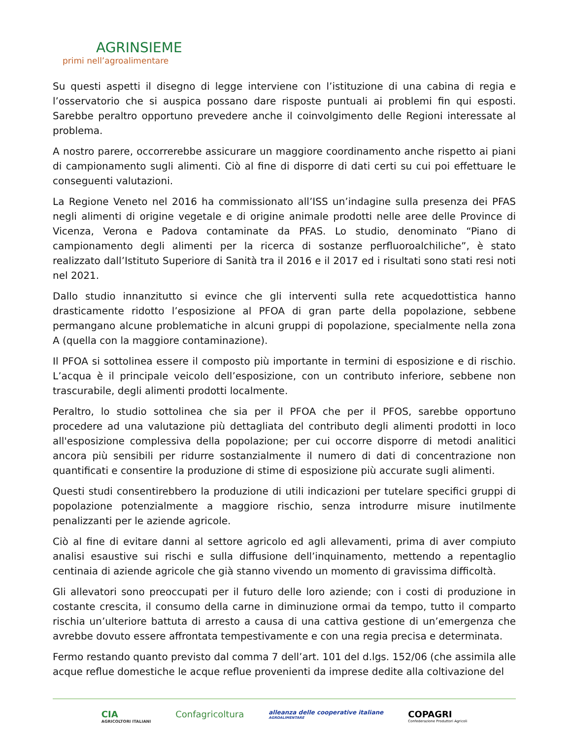AGRINSIEME
primi nell’agroalimentare
Su questi aspetti il disegno di legge interviene con l’istituzione di una cabina di regia e l’osservatorio che si auspica possano dare risposte puntuali ai problemi fin qui esposti. Sarebbe peraltro opportuno prevedere anche il coinvolgimento delle Regioni interessate al problema.
A nostro parere, occorrerebbe assicurare un maggiore coordinamento anche rispetto ai piani di campionamento sugli alimenti. Ciò al fine di disporre di dati certi su cui poi effettuare le conseguenti valutazioni.
La Regione Veneto nel 2016 ha commissionato all’ISS un’indagine sulla presenza dei PFAS negli alimenti di origine vegetale e di origine animale prodotti nelle aree delle Province di Vicenza, Verona e Padova contaminate da PFAS. Lo studio, denominato “Piano di campionamento degli alimenti per la ricerca di sostanze perfluoroalchiliche”, è stato realizzato dall’Istituto Superiore di Sanità tra il 2016 e il 2017 ed i risultati sono stati resi noti nel 2021.
Dallo studio innanzitutto si evince che gli interventi sulla rete acquedottistica hanno drasticamente ridotto l’esposizione al PFOA di gran parte della popolazione, sebbene permangano alcune problematiche in alcuni gruppi di popolazione, specialmente nella zona A (quella con la maggiore contaminazione).
Il PFOA si sottolinea essere il composto più importante in termini di esposizione e di rischio. L’acqua è il principale veicolo dell’esposizione, con un contributo inferiore, sebbene non trascurabile, degli alimenti prodotti localmente.
Peraltro, lo studio sottolinea che sia per il PFOA che per il PFOS, sarebbe opportuno procedere ad una valutazione più dettagliata del contributo degli alimenti prodotti in loco all'esposizione complessiva della popolazione; per cui occorre disporre di metodi analitici ancora più sensibili per ridurre sostanzialmente il numero di dati di concentrazione non quantificati e consentire la produzione di stime di esposizione più accurate sugli alimenti.
Questi studi consentirebbero la produzione di utili indicazioni per tutelare specifici gruppi di popolazione potenzialmente a maggiore rischio, senza introdurre misure inutilmente penalizzanti per le aziende agricole.
Ciò al fine di evitare danni al settore agricolo ed agli allevamenti, prima di aver compiuto analisi esaustive sui rischi e sulla diffusione dell’inquinamento, mettendo a repentaglio centinaia di aziende agricole che già stanno vivendo un momento di gravissima difficoltà.
Gli allevatori sono preoccupati per il futuro delle loro aziende; con i costi di produzione in costante crescita, il consumo della carne in diminuzione ormai da tempo, tutto il comparto rischia un’ulteriore battuta di arresto a causa di una cattiva gestione di un’emergenza che avrebbe dovuto essere affrontata tempestivamente e con una regia precisa e determinata.
Fermo restando quanto previsto dal comma 7 dell’art. 101 del d.lgs. 152/06 (che assimila alle acque reflue domestiche le acque reflue provenienti da imprese dedite alla coltivazione del
CIA
AGRICOLTORI ITALIANI
Confagricoltura
alleanza delle cooperative italiane
AGROALIMENTARE
COPAGRI
Confederazione Produttori Agricoli